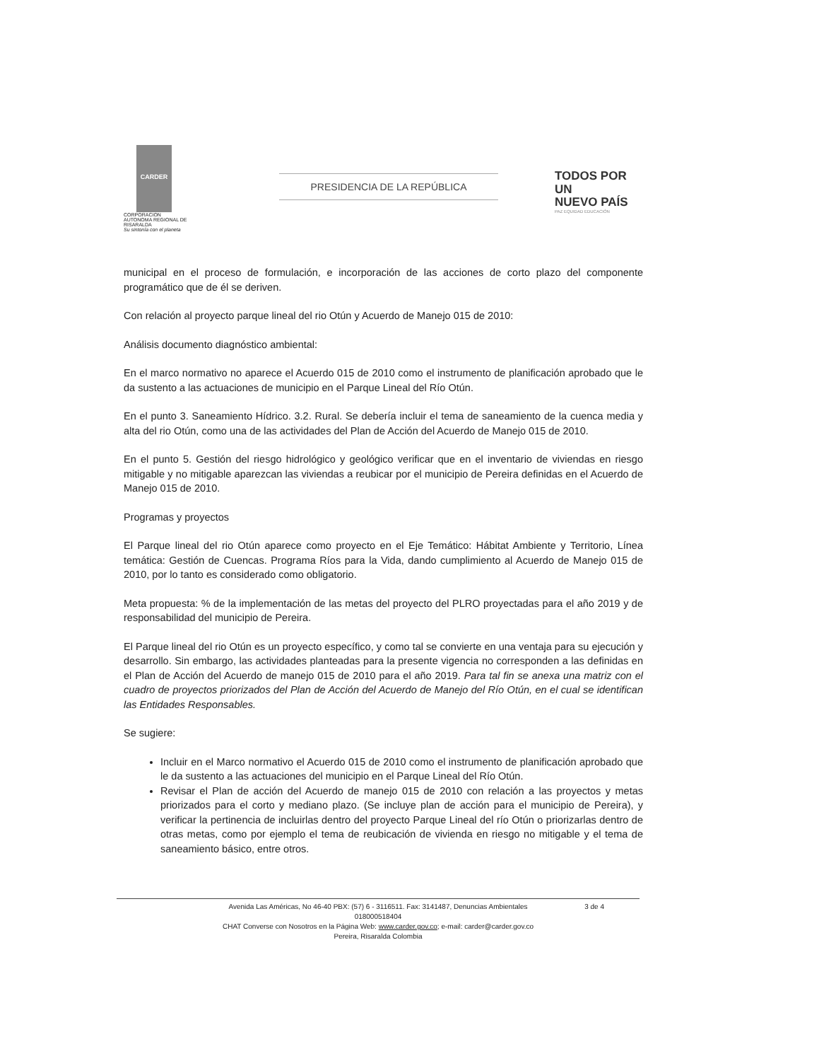CARDER
CORPORACION AUTONOMA REGIONAL DE RISARALDA
Su sintonía con el planeta
PRESIDENCIA DE LA REPÚBLICA
TODOS POR UN
NUEVO PAÍS
PAZ EQUIDAD EDUCACIÓN
municipal en el proceso de formulación, e incorporación de las acciones de corto plazo del componente programático que de él se deriven.
Con relación al proyecto parque lineal del rio Otún y Acuerdo de Manejo 015 de 2010:
Análisis documento diagnóstico ambiental:
En el marco normativo no aparece el Acuerdo 015 de 2010 como el instrumento de planificación aprobado que le da sustento a las actuaciones de municipio en el Parque Lineal del Río Otún.
En el punto 3. Saneamiento Hídrico. 3.2. Rural. Se debería incluir el tema de saneamiento de la cuenca media y alta del rio Otún, como una de las actividades del Plan de Acción del Acuerdo de Manejo 015 de 2010.
En el punto 5. Gestión del riesgo hidrológico y geológico verificar que en el inventario de viviendas en riesgo mitigable y no mitigable aparezcan las viviendas a reubicar por el municipio de Pereira definidas en el Acuerdo de Manejo 015 de 2010.
Programas y proyectos
El Parque lineal del rio Otún aparece como proyecto en el Eje Temático: Hábitat Ambiente y Territorio, Línea temática: Gestión de Cuencas. Programa Ríos para la Vida, dando cumplimiento al Acuerdo de Manejo 015 de 2010, por lo tanto es considerado como obligatorio.
Meta propuesta: % de la implementación de las metas del proyecto del PLRO proyectadas para el año 2019 y de responsabilidad del municipio de Pereira.
El Parque lineal del rio Otún es un proyecto específico, y como tal se convierte en una ventaja para su ejecución y desarrollo. Sin embargo, las actividades planteadas para la presente vigencia no corresponden a las definidas en el Plan de Acción del Acuerdo de manejo 015 de 2010 para el año 2019. Para tal fin se anexa una matriz con el cuadro de proyectos priorizados del Plan de Acción del Acuerdo de Manejo del Río Otún, en el cual se identifican las Entidades Responsables.
Se sugiere:
Incluir en el Marco normativo el Acuerdo 015 de 2010 como el instrumento de planificación aprobado que le da sustento a las actuaciones del municipio en el Parque Lineal del Río Otún.
Revisar el Plan de acción del Acuerdo de manejo 015 de 2010 con relación a las proyectos y metas priorizados para el corto y mediano plazo. (Se incluye plan de acción para el municipio de Pereira), y verificar la pertinencia de incluirlas dentro del proyecto Parque Lineal del río Otún o priorizarlas dentro de otras metas, como por ejemplo el tema de reubicación de vivienda en riesgo no mitigable y el tema de saneamiento básico, entre otros.
3 de 4 Avenida Las Américas, No 46-40 PBX: (57) 6 - 3116511. Fax: 3141487, Denuncias Ambientales
018000518404
CHAT Converse con Nosotros en la Página Web: www.carder.gov.co; e-mail: carder@carder.gov.co
Pereira, Risaralda Colombia